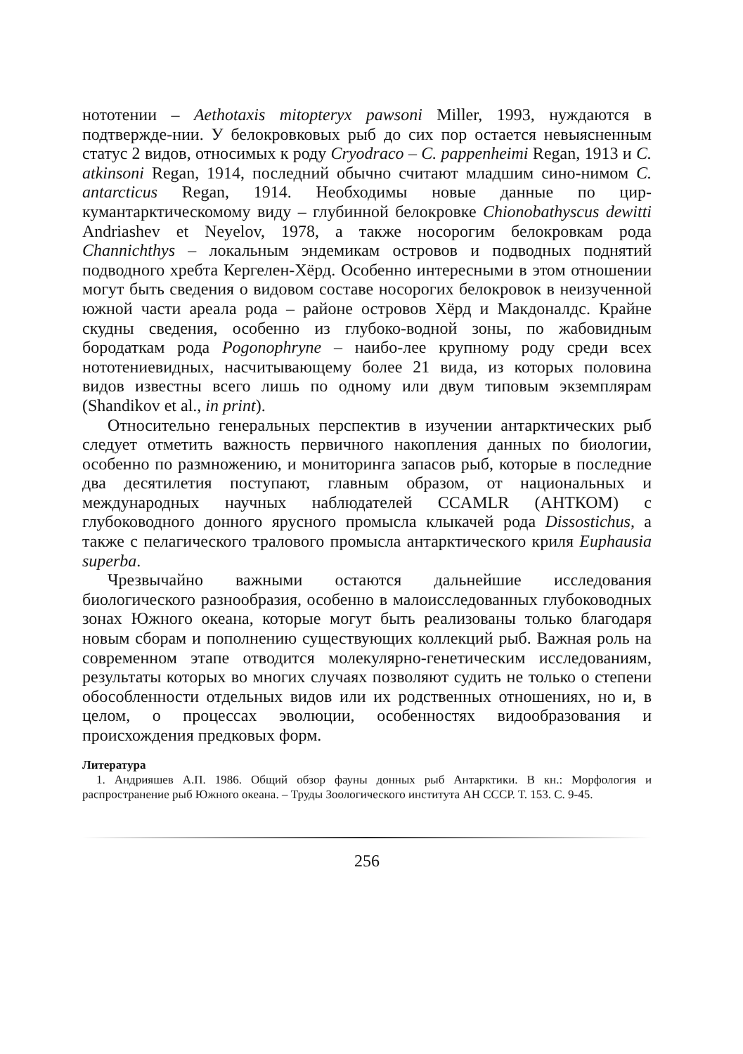нототении – Aethotaxis mitopteryx pawsoni Miller, 1993, нуждаются в подтвержде-нии. У белокровковых рыб до сих пор остается невыясненным статус 2 видов, относимых к роду Cryodraco – C. pappenheimi Regan, 1913 и C. atkinsoni Regan, 1914, последний обычно считают младшим сино-нимом C. antarcticus Regan, 1914. Необходимы новые данные по цир-кумантарктическомому виду – глубинной белокровке Chionobathyscus dewitti Andriashev et Neyelov, 1978, а также носорогим белокровкам рода Channichthys – локальным эндемикам островов и подводных поднятий подводного хребта Кергелен-Хёрд. Особенно интересными в этом отношении могут быть сведения о видовом составе носорогих белокровок в неизученной южной части ареала рода – районе островов Хёрд и Макдоналдс. Крайне скудны сведения, особенно из глубоко-водной зоны, по жабовидным бородаткам рода Pogonophryne – наибо-лее крупному роду среди всех нототениевидных, насчитывающему более 21 вида, из которых половина видов известны всего лишь по одному или двум типовым экземплярам (Shandikov et al., in print).
Относительно генеральных перспектив в изучении антарктических рыб следует отметить важность первичного накопления данных по биологии, особенно по размножению, и мониторинга запасов рыб, которые в последние два десятилетия поступают, главным образом, от национальных и международных научных наблюдателей CCAMLR (АНТКОМ) с глубоководного донного ярусного промысла клыкачей рода Dissostichus, а также с пелагического тралового промысла антарктического криля Euphausia superba.
Чрезвычайно важными остаются дальнейшие исследования биологического разнообразия, особенно в малоисследованных глубоководных зонах Южного океана, которые могут быть реализованы только благодаря новым сборам и пополнению существующих коллекций рыб. Важная роль на современном этапе отводится молекулярно-генетическим исследованиям, результаты которых во многих случаях позволяют судить не только о степени обособленности отдельных видов или их родственных отношениях, но и, в целом, о процессах эволюции, особенностях видообразования и происхождения предковых форм.
Литература
1. Андрияшев А.П. 1986. Общий обзор фауны донных рыб Антарктики. В кн.: Морфология и распространение рыб Южного океана. – Труды Зоологического института АН СССР. Т. 153. С. 9-45.
256